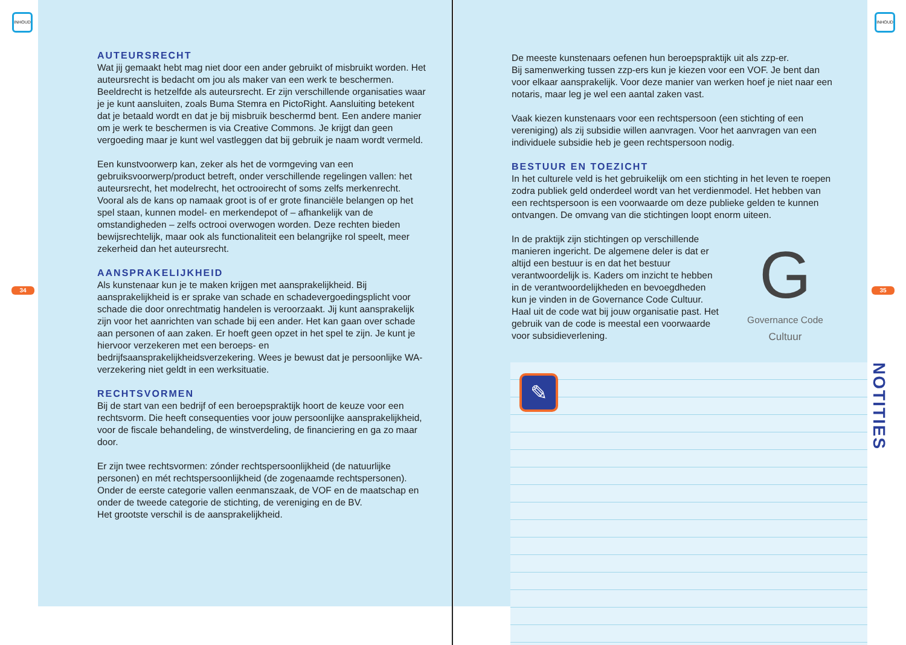INHOUD INHOUD
34 35
AUTEURSRECHT
Wat jij gemaakt hebt mag niet door een ander gebruikt of misbruikt worden. Het auteursrecht is bedacht om jou als maker van een werk te beschermen. Beeldrecht is hetzelfde als auteursrecht. Er zijn verschillende organisaties waar je je kunt aansluiten, zoals Buma Stemra en PictoRight. Aansluiting betekent dat je betaald wordt en dat je bij misbruik beschermd bent. Een andere manier om je werk te beschermen is via Creative Commons. Je krijgt dan geen vergoeding maar je kunt wel vastleggen dat bij gebruik je naam wordt vermeld.
Een kunstvoorwerp kan, zeker als het de vormgeving van een gebruiksvoorwerp/product betreft, onder verschillende regelingen vallen: het auteursrecht, het modelrecht, het octrooirecht of soms zelfs merkenrecht. Vooral als de kans op namaak groot is of er grote financiële belangen op het spel staan, kunnen model- en merkendepot of – afhankelijk van de omstandigheden – zelfs octrooi overwogen worden. Deze rechten bieden bewijsrechtelijk, maar ook als functionaliteit een belangrijke rol speelt, meer zekerheid dan het auteursrecht.
AANSPRAKELIJKHEID
Als kunstenaar kun je te maken krijgen met aansprakelijkheid. Bij aansprakelijkheid is er sprake van schade en schadevergoedingsplicht voor schade die door onrechtmatig handelen is veroorzaakt. Jij kunt aansprakelijk zijn voor het aanrichten van schade bij een ander. Het kan gaan over schade aan personen of aan zaken. Er hoeft geen opzet in het spel te zijn. Je kunt je hiervoor verzekeren met een beroeps- en bedrijfsaansprakelijkheidsverzekering. Wees je bewust dat je persoonlijke WA-verzekering niet geldt in een werksituatie.
RECHTSVORMEN
Bij de start van een bedrijf of een beroepspraktijk hoort de keuze voor een rechtsvorm. Die heeft consequenties voor jouw persoonlijke aansprakelijkheid, voor de fiscale behandeling, de winstverdeling, de financiering en ga zo maar door.
Er zijn twee rechtsvormen: zónder rechtspersoonlijkheid (de natuurlijke personen) en mét rechtspersoonlijkheid (de zogenaamde rechtspersonen). Onder de eerste categorie vallen eenmanszaak, de VOF en de maatschap en onder de tweede categorie de stichting, de vereniging en de BV.
Het grootste verschil is de aansprakelijkheid.
De meeste kunstenaars oefenen hun beroepspraktijk uit als zzp-er.
Bij samenwerking tussen zzp-ers kun je kiezen voor een VOF. Je bent dan voor elkaar aansprakelijk. Voor deze manier van werken hoef je niet naar een notaris, maar leg je wel een aantal zaken vast.
Vaak kiezen kunstenaars voor een rechtspersoon (een stichting of een vereniging) als zij subsidie willen aanvragen. Voor het aanvragen van een individuele subsidie heb je geen rechtspersoon nodig.
BESTUUR EN TOEZICHT
In het culturele veld is het gebruikelijk om een stichting in het leven te roepen zodra publiek geld onderdeel wordt van het verdienmodel. Het hebben van een rechtspersoon is een voorwaarde om deze publieke gelden te kunnen ontvangen. De omvang van die stichtingen loopt enorm uiteen.
In de praktijk zijn stichtingen op verschillende manieren ingericht. De algemene deler is dat er altijd een bestuur is en dat het bestuur verantwoordelijk is. Kaders om inzicht te hebben in de verantwoordelijkheden en bevoegdheden kun je vinden in de Governance Code Cultuur. Haal uit de code wat bij jouw organisatie past. Het gebruik van de code is meestal een voorwaarde voor subsidieverlening.
G
Governance Code
Cultuur
✎
NOTITIES